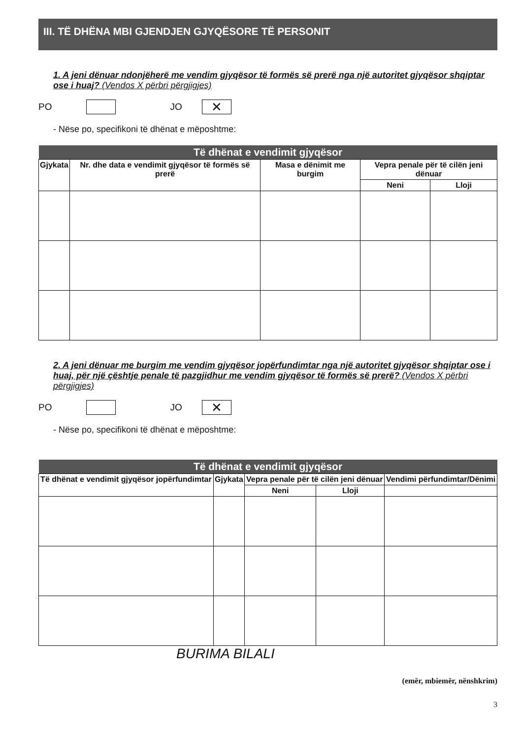III. TË DHËNA MBI GJENDJEN GJYQËSORE TË PERSONIT
1. A jeni dënuar ndonjëherë me vendim gjyqësor të formës së prerë nga një autoritet gjyqësor shqiptar ose i huaj? (Vendos X përbri përgjigjes)
PO JO ✕
- Nëse po, specifikoni të dhënat e mëposhtme:
| Të dhënat e vendimit gjyqësor | | | | |
| --- | --- | --- | --- | --- |
| Gjykata | Nr. dhe data e vendimit gjyqësor të formës së prerë | Masa e dënimit me burgim | Vepra penale për të cilën jeni dënuar | |
| | | | Neni | Lloji |
2. A jeni dënuar me burgim me vendim gjyqësor jopërfundimtar nga një autoritet gjyqësor shqiptar ose i huaj, për një çështje penale të pazgjidhur me vendim gjyqësor të formës së prerë? (Vendos X përbri përgjigjes)
PO JO ✕
- Nëse po, specifikoni të dhënat e mëposhtme:
| Të dhënat e vendimit gjyqësor | | | | |
| --- | --- | --- | --- | --- |
| Të dhënat e vendimit gjyqësor jopërfundimtar | Gjykata | Vepra penale për të cilën jeni dënuar | | Vendimi përfundimtar/Dënimi |
| | | Neni | Lloji | |
BURIMA BILALI
(emër, mbiemër, nënshkrim)
3